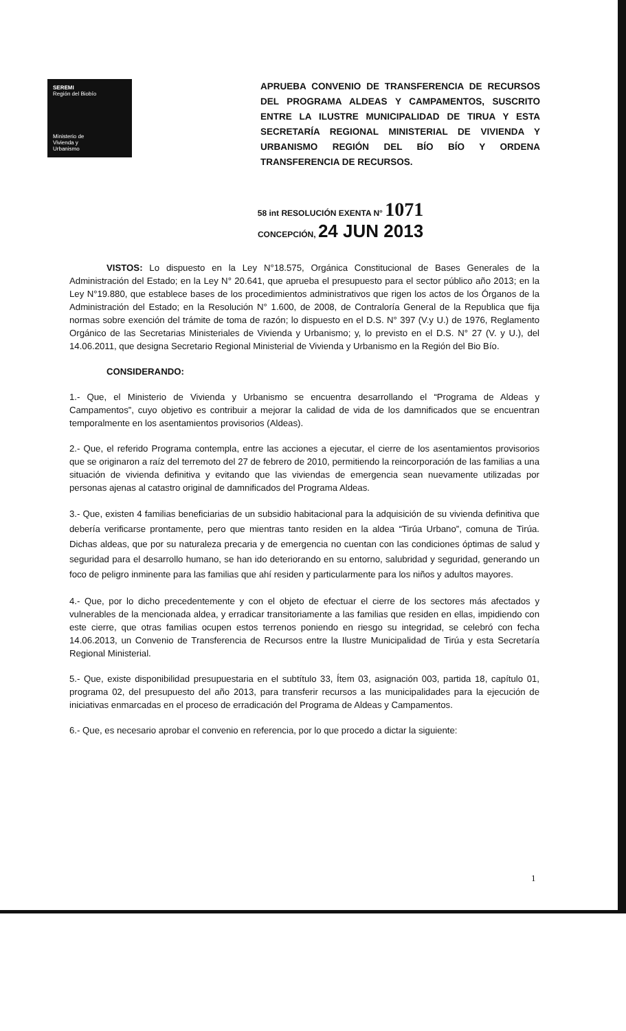SEREMI
Región del Biobío
Ministerio de
Vivienda y
Urbanismo
APRUEBA CONVENIO DE TRANSFERENCIA DE RECURSOS DEL PROGRAMA ALDEAS Y CAMPAMENTOS, SUSCRITO ENTRE LA ILUSTRE MUNICIPALIDAD DE TIRUA Y ESTA SECRETARÍA REGIONAL MINISTERIAL DE VIVIENDA Y URBANISMO REGIÓN DEL BÍO BÍO Y ORDENA TRANSFERENCIA DE RECURSOS.
58 int RESOLUCIÓN EXENTA N° 1071
CONCEPCIÓN, 24 JUN 2013
VISTOS: Lo dispuesto en la Ley N°18.575, Orgánica Constitucional de Bases Generales de la Administración del Estado; en la Ley N° 20.641, que aprueba el presupuesto para el sector público año 2013; en la Ley N°19.880, que establece bases de los procedimientos administrativos que rigen los actos de los Órganos de la Administración del Estado; en la Resolución N° 1.600, de 2008, de Contraloría General de la Republica que fija normas sobre exención del trámite de toma de razón; lo dispuesto en el D.S. N° 397 (V.y U.) de 1976, Reglamento Orgánico de las Secretarias Ministeriales de Vivienda y Urbanismo; y, lo previsto en el D.S. N° 27 (V. y U.), del 14.06.2011, que designa Secretario Regional Ministerial de Vivienda y Urbanismo en la Región del Bio Bío.
CONSIDERANDO:
1.- Que, el Ministerio de Vivienda y Urbanismo se encuentra desarrollando el “Programa de Aldeas y Campamentos”, cuyo objetivo es contribuir a mejorar la calidad de vida de los damnificados que se encuentran temporalmente en los asentamientos provisorios (Aldeas).
2.- Que, el referido Programa contempla, entre las acciones a ejecutar, el cierre de los asentamientos provisorios que se originaron a raíz del terremoto del 27 de febrero de 2010, permitiendo la reincorporación de las familias a una situación de vivienda definitiva y evitando que las viviendas de emergencia sean nuevamente utilizadas por personas ajenas al catastro original de damnificados del Programa Aldeas.
3.- Que, existen 4 familias beneficiarias de un subsidio habitacional para la adquisición de su vivienda definitiva que debería verificarse prontamente, pero que mientras tanto residen en la aldea “Tirúa Urbano”, comuna de Tirúa. Dichas aldeas, que por su naturaleza precaria y de emergencia no cuentan con las condiciones óptimas de salud y seguridad para el desarrollo humano, se han ido deteriorando en su entorno, salubridad y seguridad, generando un foco de peligro inminente para las familias que ahí residen y particularmente para los niños y adultos mayores.
4.- Que, por lo dicho precedentemente y con el objeto de efectuar el cierre de los sectores más afectados y vulnerables de la mencionada aldea, y erradicar transitoriamente a las familias que residen en ellas, impidiendo con este cierre, que otras familias ocupen estos terrenos poniendo en riesgo su integridad, se celebró con fecha 14.06.2013, un Convenio de Transferencia de Recursos entre la Ilustre Municipalidad de Tirúa y esta Secretaría Regional Ministerial.
5.- Que, existe disponibilidad presupuestaria en el subtítulo 33, Ítem 03, asignación 003, partida 18, capítulo 01, programa 02, del presupuesto del año 2013, para transferir recursos a las municipalidades para la ejecución de iniciativas enmarcadas en el proceso de erradicación del Programa de Aldeas y Campamentos.
6.- Que, es necesario aprobar el convenio en referencia, por lo que procedo a dictar la siguiente:
1